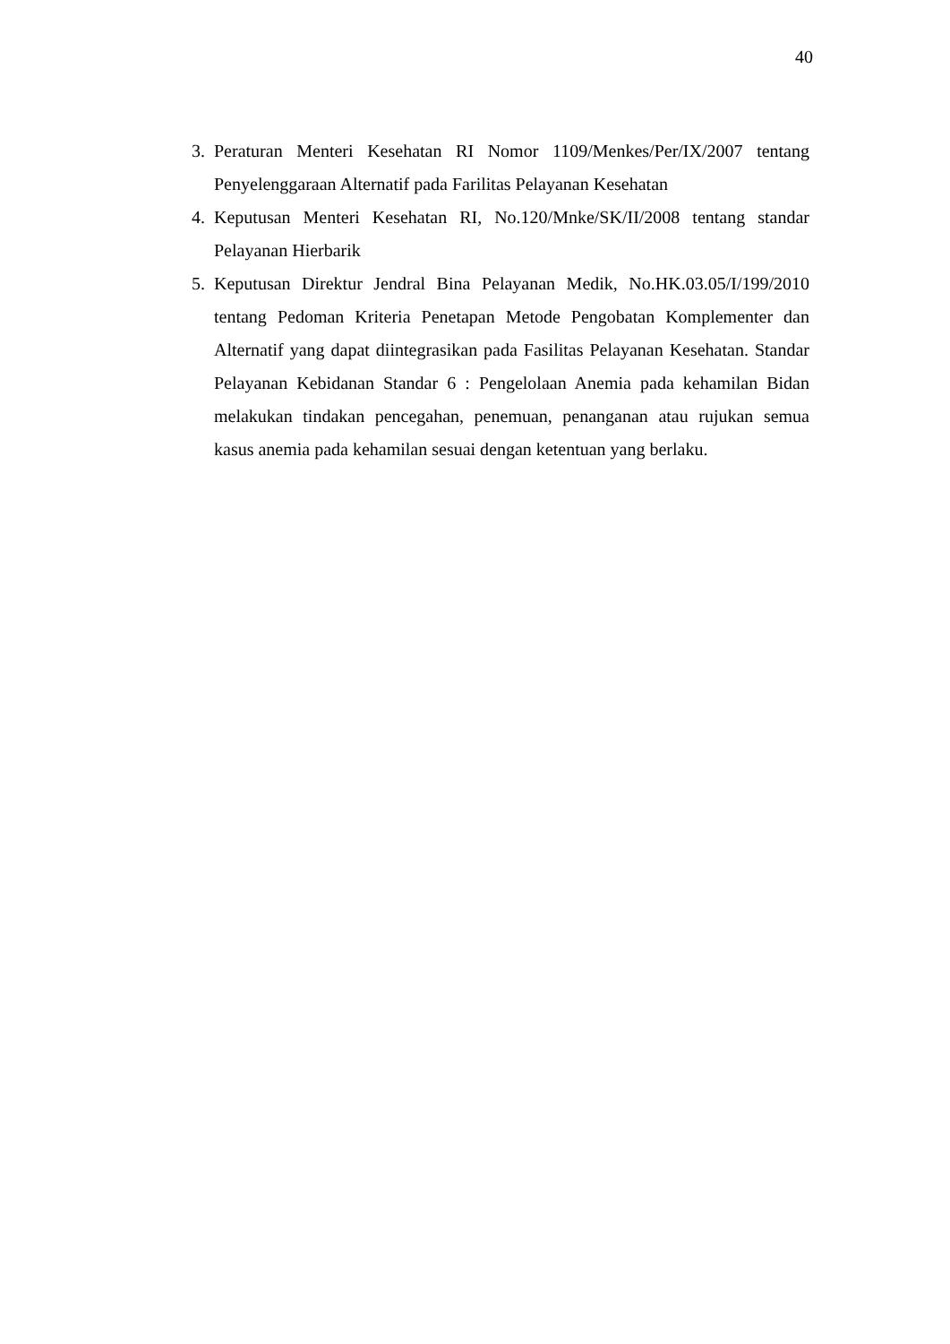40
3. Peraturan Menteri Kesehatan RI Nomor 1109/Menkes/Per/IX/2007 tentang Penyelenggaraan Alternatif pada Farilitas Pelayanan Kesehatan
4. Keputusan Menteri Kesehatan RI, No.120/Mnke/SK/II/2008 tentang standar Pelayanan Hierbarik
5. Keputusan Direktur Jendral Bina Pelayanan Medik, No.HK.03.05/I/199/2010 tentang Pedoman Kriteria Penetapan Metode Pengobatan Komplementer dan Alternatif yang dapat diintegrasikan pada Fasilitas Pelayanan Kesehatan. Standar Pelayanan Kebidanan Standar 6 : Pengelolaan Anemia pada kehamilan Bidan melakukan tindakan pencegahan, penemuan, penanganan atau rujukan semua kasus anemia pada kehamilan sesuai dengan ketentuan yang berlaku.